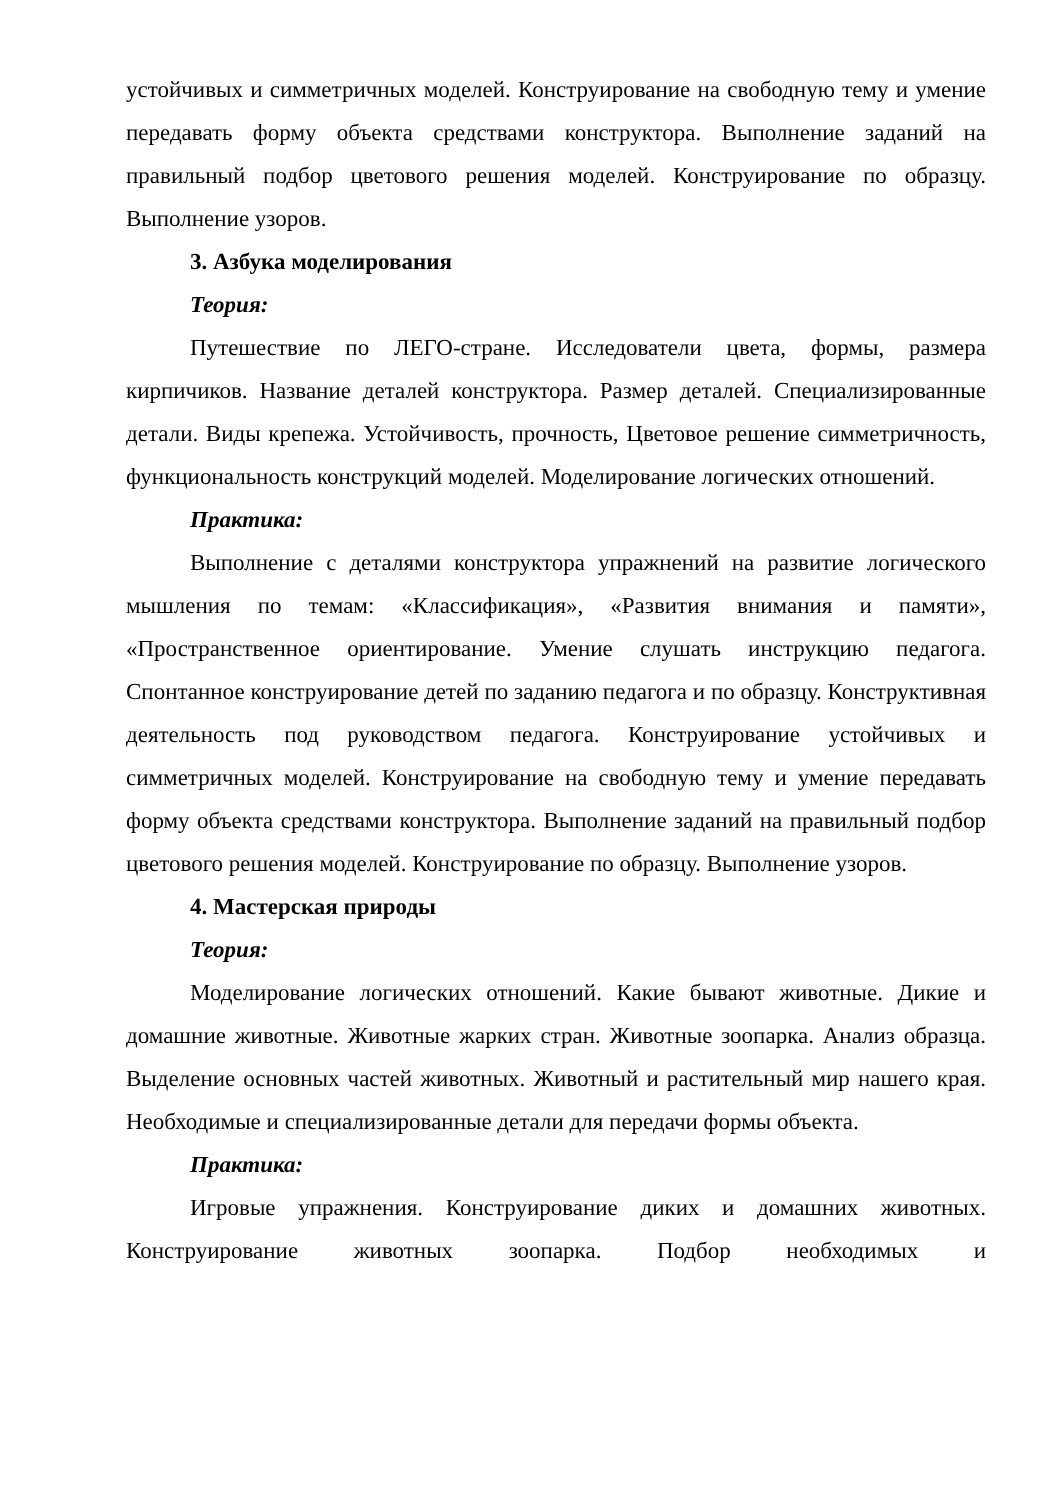устойчивых и симметричных моделей. Конструирование на свободную тему и умение передавать форму объекта средствами конструктора. Выполнение заданий на правильный подбор цветового решения моделей. Конструирование по образцу. Выполнение узоров.
3. Азбука моделирования
Теория:
Путешествие по ЛЕГО-стране. Исследователи цвета, формы, размера кирпичиков. Название деталей конструктора. Размер деталей. Специализированные детали. Виды крепежа. Устойчивость, прочность, Цветовое решение симметричность, функциональность конструкций моделей. Моделирование логических отношений.
Практика:
Выполнение с деталями конструктора упражнений на развитие логического мышления по темам: «Классификация», «Развития внимания и памяти», «Пространственное ориентирование. Умение слушать инструкцию педагога. Спонтанное конструирование детей по заданию педагога и по образцу. Конструктивная деятельность под руководством педагога. Конструирование устойчивых и симметричных моделей. Конструирование на свободную тему и умение передавать форму объекта средствами конструктора. Выполнение заданий на правильный подбор цветового решения моделей. Конструирование по образцу. Выполнение узоров.
4. Мастерская природы
Теория:
Моделирование логических отношений. Какие бывают животные. Дикие и домашние животные. Животные жарких стран. Животные зоопарка. Анализ образца. Выделение основных частей животных. Животный и растительный мир нашего края. Необходимые и специализированные детали для передачи формы объекта.
Практика:
Игровые упражнения. Конструирование диких и домашних животных. Конструирование животных зоопарка. Подбор необходимых и